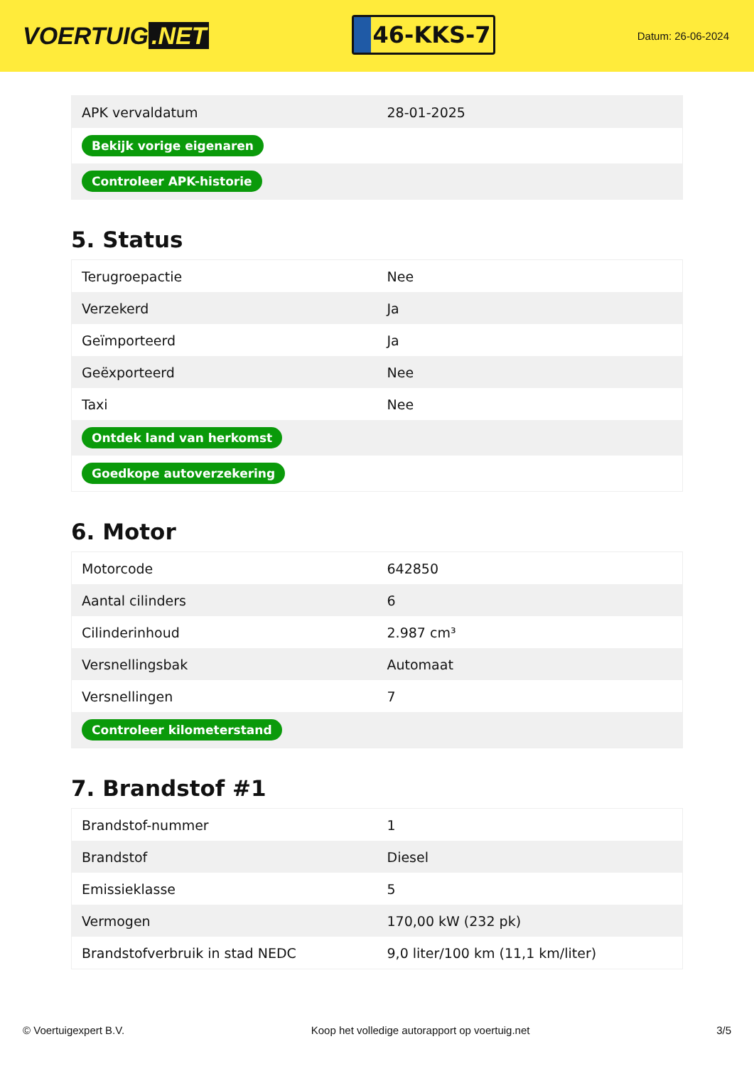VOERTUIG.NET
46-KKS-7
Datum: 26-06-2024
| APK vervaldatum | 28-01-2025 |
| Bekijk vorige eigenaren | |
| Controleer APK-historie | |
5. Status
| Terugroepactie | Nee |
| Verzekerd | Ja |
| Geïmporteerd | Ja |
| Geëxporteerd | Nee |
| Taxi | Nee |
| Ontdek land van herkomst | |
| Goedkope autoverzekering | |
6. Motor
| Motorcode | 642850 |
| Aantal cilinders | 6 |
| Cilinderinhoud | 2.987 cm³ |
| Versnellingsbak | Automaat |
| Versnellingen | 7 |
| Controleer kilometerstand | |
7. Brandstof #1
| Brandstof-nummer | 1 |
| Brandstof | Diesel |
| Emissieklasse | 5 |
| Vermogen | 170,00 kW (232 pk) |
| Brandstofverbruik in stad NEDC | 9,0 liter/100 km (11,1 km/liter) |
© Voertuigexpert B.V. Koop het volledige autorapport op voertuig.net 3/5